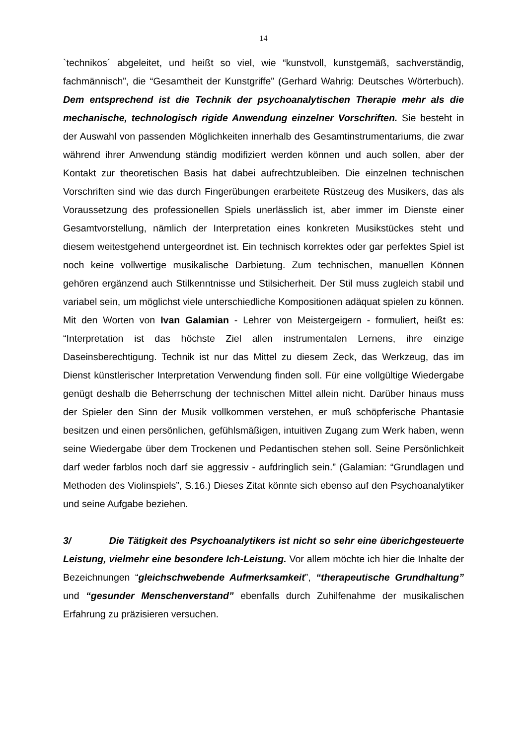14
`technikos´ abgeleitet, und heißt so viel, wie “kunstvoll, kunstgemäß, sachverständig, fachmännisch”, die “Gesamtheit der Kunstgriffe” (Gerhard Wahrig: Deutsches Wörterbuch). Dem entsprechend ist die Technik der psychoanalytischen Therapie mehr als die mechanische, technologisch rigide Anwendung einzelner Vorschriften. Sie besteht in der Auswahl von passenden Möglichkeiten innerhalb des Gesamtinstrumentariums, die zwar während ihrer Anwendung ständig modifiziert werden können und auch sollen, aber der Kontakt zur theoretischen Basis hat dabei aufrechtzubleiben. Die einzelnen technischen Vorschriften sind wie das durch Fingerübungen erarbeitete Rüstzeug des Musikers, das als Voraussetzung des professionellen Spiels unerlässlich ist, aber immer im Dienste einer Gesamtvorstellung, nämlich der Interpretation eines konkreten Musikstückes steht und diesem weitestgehend untergeordnet ist. Ein technisch korrektes oder gar perfektes Spiel ist noch keine vollwertige musikalische Darbietung. Zum technischen, manuellen Können gehören ergänzend auch Stilkenntnisse und Stilsicherheit. Der Stil muss zugleich stabil und variabel sein, um möglichst viele unterschiedliche Kompositionen adäquat spielen zu können. Mit den Worten von Ivan Galamian - Lehrer von Meistergeigern - formuliert, heißt es: “Interpretation ist das höchste Ziel allen instrumentalen Lernens, ihre einzige Daseinsberechtigung. Technik ist nur das Mittel zu diesem Zeck, das Werkzeug, das im Dienst künstlerischer Interpretation Verwendung finden soll. Für eine vollgültige Wiedergabe genügt deshalb die Beherrschung der technischen Mittel allein nicht. Darüber hinaus muss der Spieler den Sinn der Musik vollkommen verstehen, er muß schöpferische Phantasie besitzen und einen persönlichen, gefühlsmäßigen, intuitiven Zugang zum Werk haben, wenn seine Wiedergabe über dem Trockenen und Pedantischen stehen soll. Seine Persönlichkeit darf weder farblos noch darf sie aggressiv - aufdringlich sein.” (Galamian: “Grundlagen und Methoden des Violinspiels”, S.16.) Dieses Zitat könnte sich ebenso auf den Psychoanalytiker und seine Aufgabe beziehen.
3/ Die Tätigkeit des Psychoanalytikers ist nicht so sehr eine überichgesteuerte Leistung, vielmehr eine besondere Ich-Leistung. Vor allem möchte ich hier die Inhalte der Bezeichnungen “gleichschwebende Aufmerksamkeit”, “therapeutische Grundhaltung” und “gesunder Menschenverstand” ebenfalls durch Zuhilfenahme der musikalischen Erfahrung zu präzisieren versuchen.